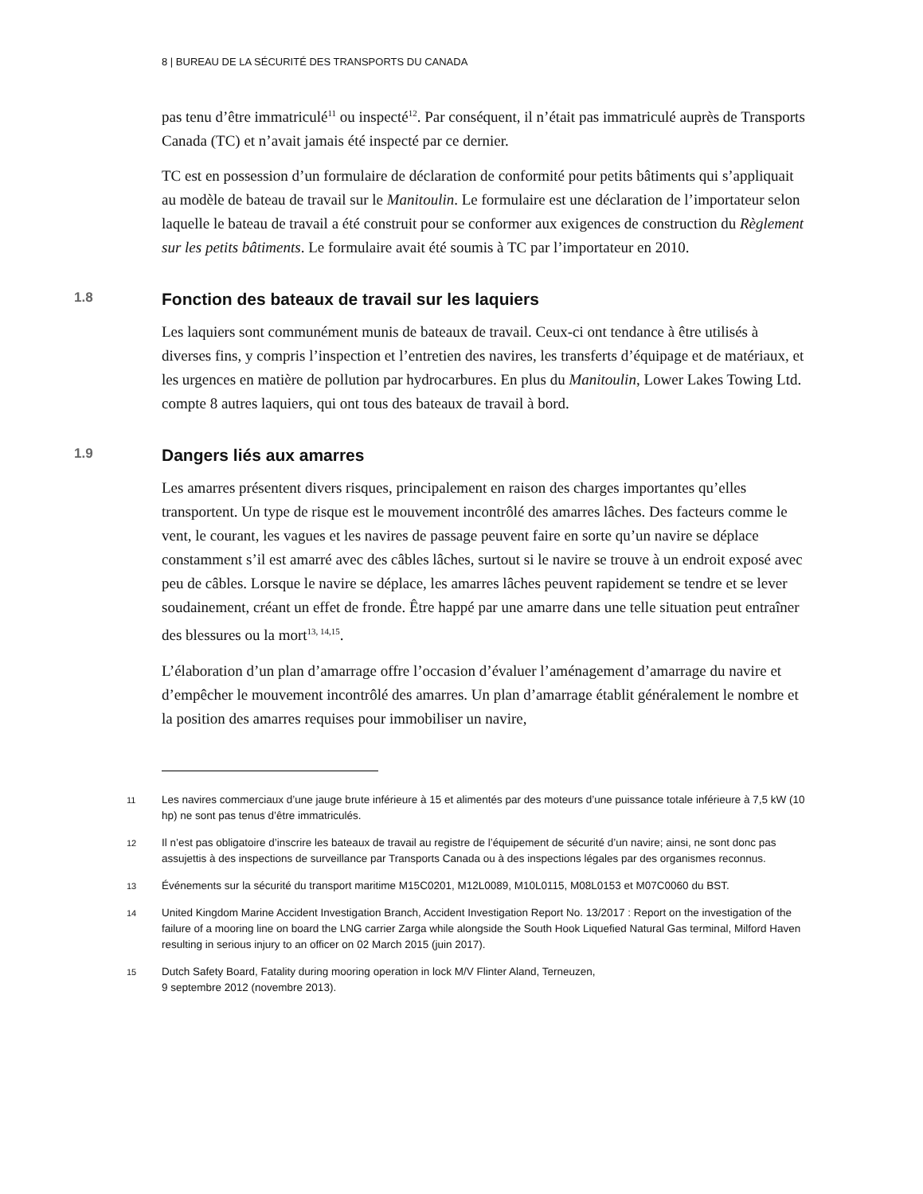8 | BUREAU DE LA SÉCURITÉ DES TRANSPORTS DU CANADA
pas tenu d’être immatriculé<sup>11</sup> ou inspecté<sup>12</sup>. Par conséquent, il n’était pas immatriculé auprès de Transports Canada (TC) et n’avait jamais été inspecté par ce dernier.
TC est en possession d’un formulaire de déclaration de conformité pour petits bâtiments qui s’appliquait au modèle de bateau de travail sur le Manitoulin. Le formulaire est une déclaration de l’importateur selon laquelle le bateau de travail a été construit pour se conformer aux exigences de construction du Règlement sur les petits bâtiments. Le formulaire avait été soumis à TC par l’importateur en 2010.
1.8 Fonction des bateaux de travail sur les laquiers
Les laquiers sont communément munis de bateaux de travail. Ceux-ci ont tendance à être utilisés à diverses fins, y compris l’inspection et l’entretien des navires, les transferts d’équipage et de matériaux, et les urgences en matière de pollution par hydrocarbures. En plus du Manitoulin, Lower Lakes Towing Ltd. compte 8 autres laquiers, qui ont tous des bateaux de travail à bord.
1.9 Dangers liés aux amarres
Les amarres présentent divers risques, principalement en raison des charges importantes qu’elles transportent. Un type de risque est le mouvement incontrôlé des amarres lâches. Des facteurs comme le vent, le courant, les vagues et les navires de passage peuvent faire en sorte qu’un navire se déplace constamment s’il est amarré avec des câbles lâches, surtout si le navire se trouve à un endroit exposé avec peu de câbles. Lorsque le navire se déplace, les amarres lâches peuvent rapidement se tendre et se lever soudainement, créant un effet de fronde. Être happé par une amarre dans une telle situation peut entraîner des blessures ou la mort<sup>13, 14,15</sup>.
L’élaboration d’un plan d’amarrage offre l’occasion d’évaluer l’aménagement d’amarrage du navire et d’empêcher le mouvement incontrôlé des amarres. Un plan d’amarrage établit généralement le nombre et la position des amarres requises pour immobiliser un navire,
11 Les navires commerciaux d’une jauge brute inférieure à 15 et alimentés par des moteurs d’une puissance totale inférieure à 7,5 kW (10 hp) ne sont pas tenus d’être immatriculés.
12 Il n’est pas obligatoire d’inscrire les bateaux de travail au registre de l’équipement de sécurité d’un navire; ainsi, ne sont donc pas assujettis à des inspections de surveillance par Transports Canada ou à des inspections légales par des organismes reconnus.
13 Événements sur la sécurité du transport maritime M15C0201, M12L0089, M10L0115, M08L0153 et M07C0060 du BST.
14 United Kingdom Marine Accident Investigation Branch, Accident Investigation Report No. 13/2017 : Report on the investigation of the failure of a mooring line on board the LNG carrier Zarga while alongside the South Hook Liquefied Natural Gas terminal, Milford Haven resulting in serious injury to an officer on 02 March 2015 (juin 2017).
15 Dutch Safety Board, Fatality during mooring operation in lock M/V Flinter Aland, Terneuzen,
9 septembre 2012 (novembre 2013).